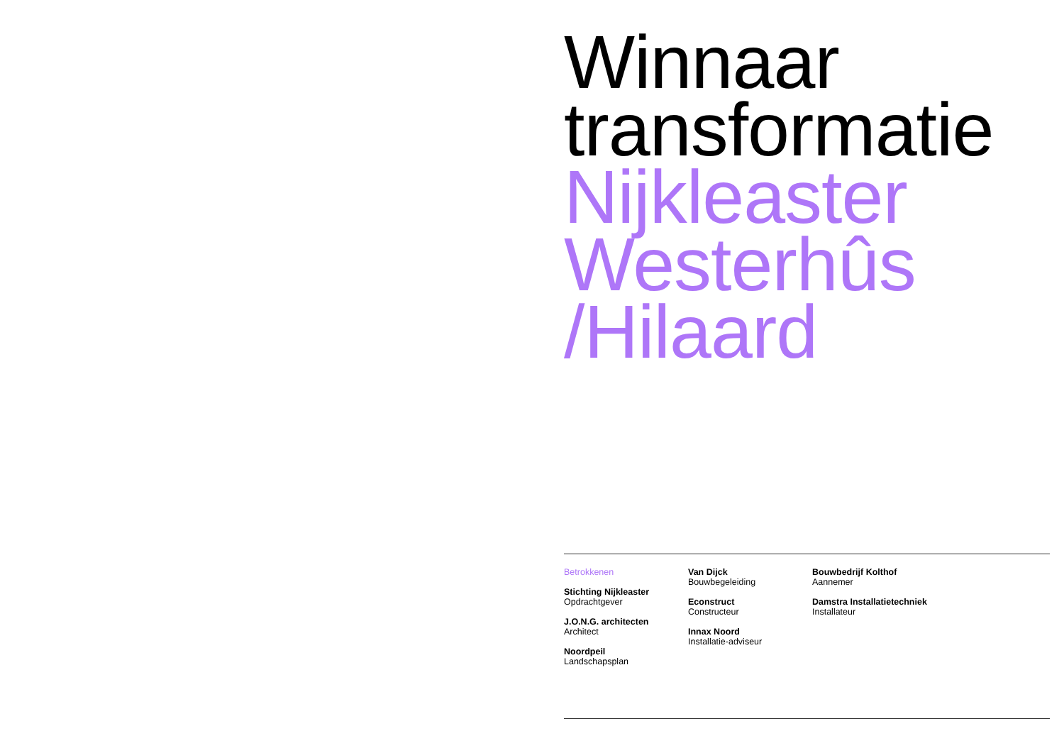Winnaar transformatie Nijkleaster Westerhûs /Hilaard
Betrokkenen
Stichting Nijkleaster
Opdrachtgever
J.O.N.G. architecten
Architect
Noordpeil
Landschapsplan
Van Dijck
Bouwbegeleiding
Econstruct
Constructeur
Innax Noord
Installatie-adviseur
Bouwbedrijf Kolthof
Aannemer
Damstra Installatietechniek
Installateur